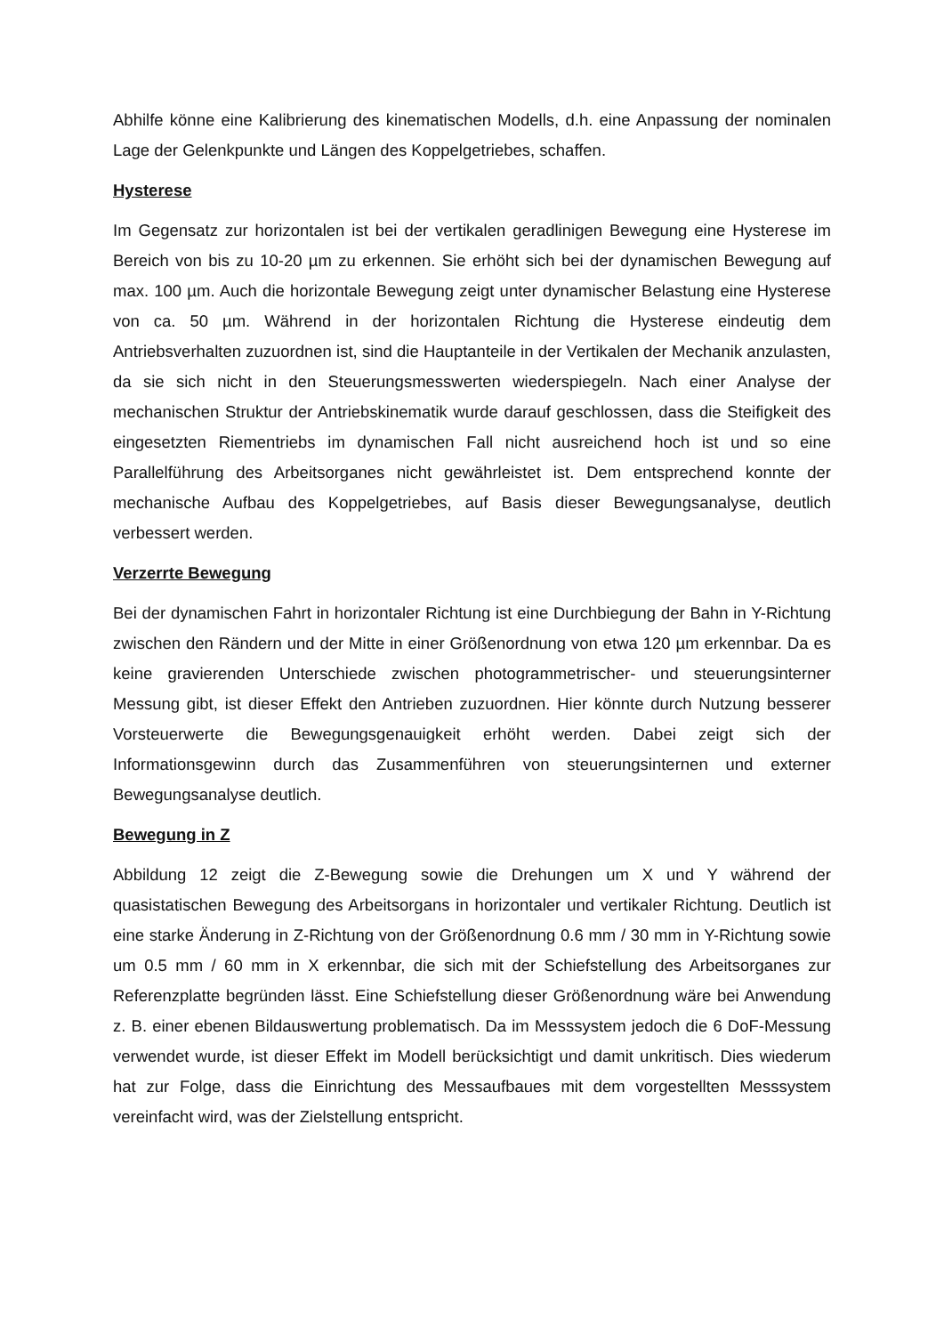Abhilfe könne eine Kalibrierung des kinematischen Modells, d.h. eine Anpassung der nominalen Lage der Gelenkpunkte und Längen des Koppelgetriebes, schaffen.
Hysterese
Im Gegensatz zur horizontalen ist bei der vertikalen geradlinigen Bewegung eine Hysterese im Bereich von bis zu 10-20 µm zu erkennen. Sie erhöht sich bei der dynamischen Bewegung auf max. 100 µm. Auch die horizontale Bewegung zeigt unter dynamischer Belastung eine Hysterese von ca. 50 µm. Während in der horizontalen Richtung die Hysterese eindeutig dem Antriebsverhalten zuzuordnen ist, sind die Hauptanteile in der Vertikalen der Mechanik anzulasten, da sie sich nicht in den Steuerungsmesswerten wiederspiegeln. Nach einer Analyse der mechanischen Struktur der Antriebskinematik wurde darauf geschlossen, dass die Steifigkeit des eingesetzten Riementriebs im dynamischen Fall nicht ausreichend hoch ist und so eine Parallelführung des Arbeitsorganes nicht gewährleistet ist. Dem entsprechend konnte der mechanische Aufbau des Koppelgetriebes, auf Basis dieser Bewegungsanalyse, deutlich verbessert werden.
Verzerrte Bewegung
Bei der dynamischen Fahrt in horizontaler Richtung ist eine Durchbiegung der Bahn in Y-Richtung zwischen den Rändern und der Mitte in einer Größenordnung von etwa 120 µm erkennbar. Da es keine gravierenden Unterschiede zwischen photogrammetrischer- und steuerungsinterner Messung gibt, ist dieser Effekt den Antrieben zuzuordnen. Hier könnte durch Nutzung besserer Vorsteuerwerte die Bewegungsgenauigkeit erhöht werden. Dabei zeigt sich der Informationsgewinn durch das Zusammenführen von steuerungsinternen und externer Bewegungsanalyse deutlich.
Bewegung in Z
Abbildung 12 zeigt die Z-Bewegung sowie die Drehungen um X und Y während der quasistatischen Bewegung des Arbeitsorgans in horizontaler und vertikaler Richtung. Deutlich ist eine starke Änderung in Z-Richtung von der Größenordnung 0.6 mm / 30 mm in Y-Richtung sowie um 0.5 mm / 60 mm in X erkennbar, die sich mit der Schiefstellung des Arbeitsorganes zur Referenzplatte begründen lässt. Eine Schiefstellung dieser Größenordnung wäre bei Anwendung z. B. einer ebenen Bildauswertung problematisch. Da im Messsystem jedoch die 6 DoF-Messung verwendet wurde, ist dieser Effekt im Modell berücksichtigt und damit unkritisch. Dies wiederum hat zur Folge, dass die Einrichtung des Messaufbaues mit dem vorgestellten Messsystem vereinfacht wird, was der Zielstellung entspricht.